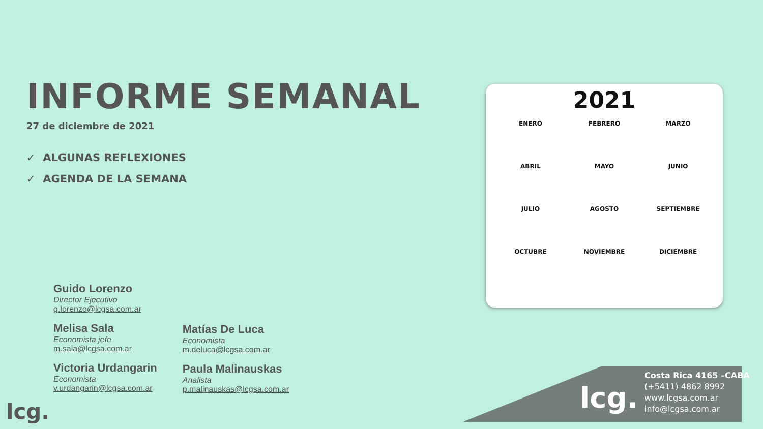INFORME SEMANAL
27 de diciembre de 2021
✓ ALGUNAS REFLEXIONES
✓ AGENDA DE LA SEMANA
Guido Lorenzo
Director Ejecutivo
g.lorenzo@lcgsa.com.ar
Melisa Sala
Economista jefe
m.sala@lcgsa.com.ar
Victoria Urdangarin
Economista
v.urdangarin@lcgsa.com.ar
Matías De Luca
Economista
m.deluca@lcgsa.com.ar
Paula Malinauskas
Analista
p.malinauskas@lcgsa.com.ar
lcg.
2021
ENERO FEBRERO MARZO ABRIL MAYO JUNIO JULIO AGOSTO SEPTIEMBRE OCTUBRE NOVIEMBRE DICIEMBRE
lcg.
Costa Rica 4165 –CABA
(+5411) 4862 8992
www.lcgsa.com.ar
info@lcgsa.com.ar